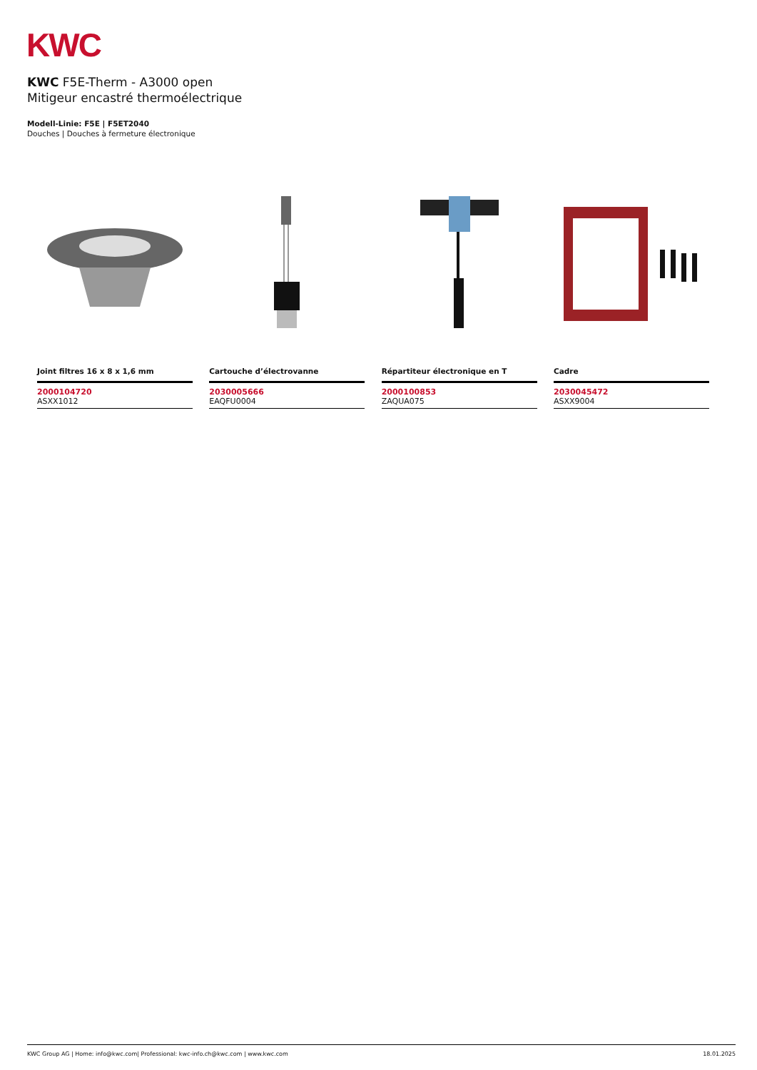KWC
KWC F5E-Therm - A3000 open
Mitigeur encastré thermoélectrique
Modell-Linie: F5E | F5ET2040
Douches | Douches à fermeture électronique
Joint filtres 16 x 8 x 1,6 mm
2000104720
ASXX1012
Cartouche d’électrovanne
2030005666
EAQFU0004
Répartiteur électronique en T
2000100853
ZAQUA075
Cadre
2030045472
ASXX9004
KWC Group AG | Home: info@kwc.com| Professional: kwc-info.ch@kwc.com | www.kwc.com 18.01.2025